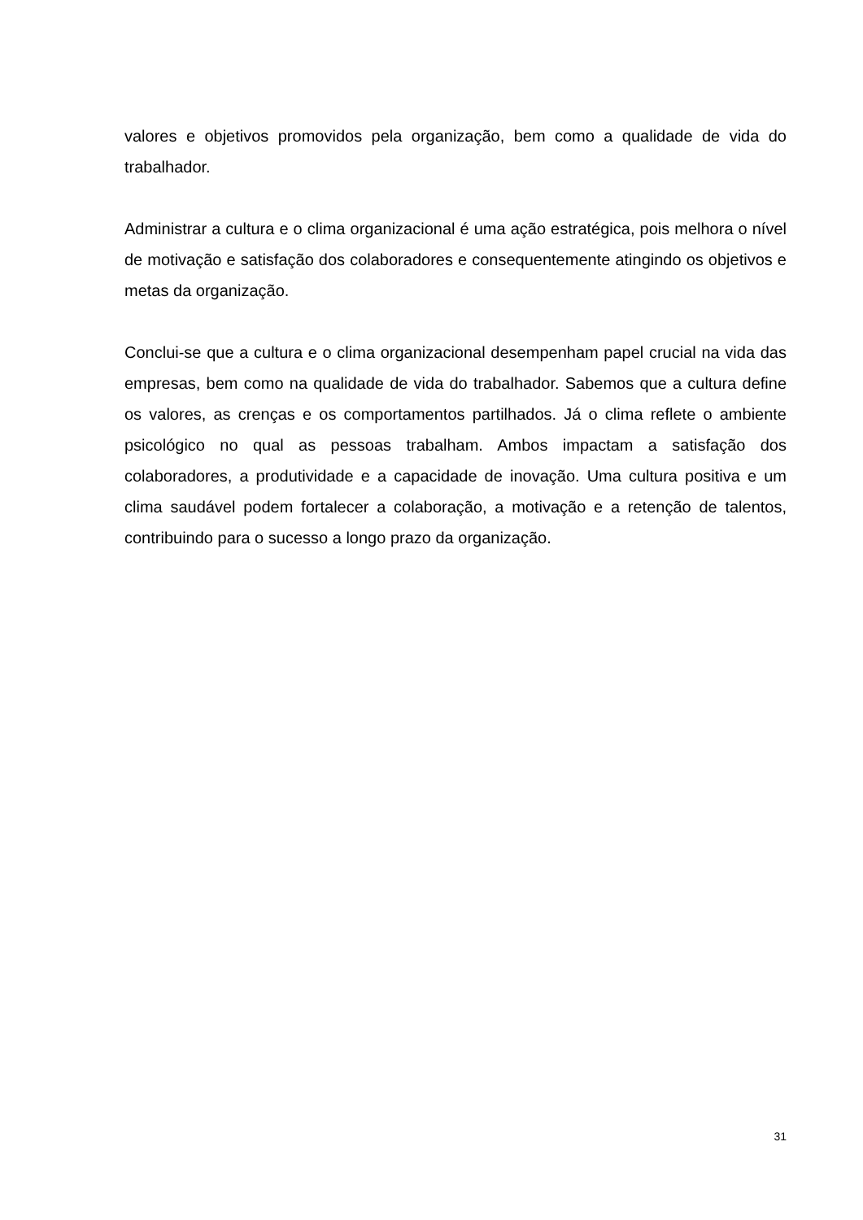valores e objetivos promovidos pela organização, bem como a qualidade de vida do trabalhador.
Administrar a cultura e o clima organizacional é uma ação estratégica, pois melhora o nível de motivação e satisfação dos colaboradores e consequentemente atingindo os objetivos e metas da organização.
Conclui-se que a cultura e o clima organizacional desempenham papel crucial na vida das empresas, bem como na qualidade de vida do trabalhador. Sabemos que a cultura define os valores, as crenças e os comportamentos partilhados. Já o clima reflete o ambiente psicológico no qual as pessoas trabalham. Ambos impactam a satisfação dos colaboradores, a produtividade e a capacidade de inovação. Uma cultura positiva e um clima saudável podem fortalecer a colaboração, a motivação e a retenção de talentos, contribuindo para o sucesso a longo prazo da organização.
31